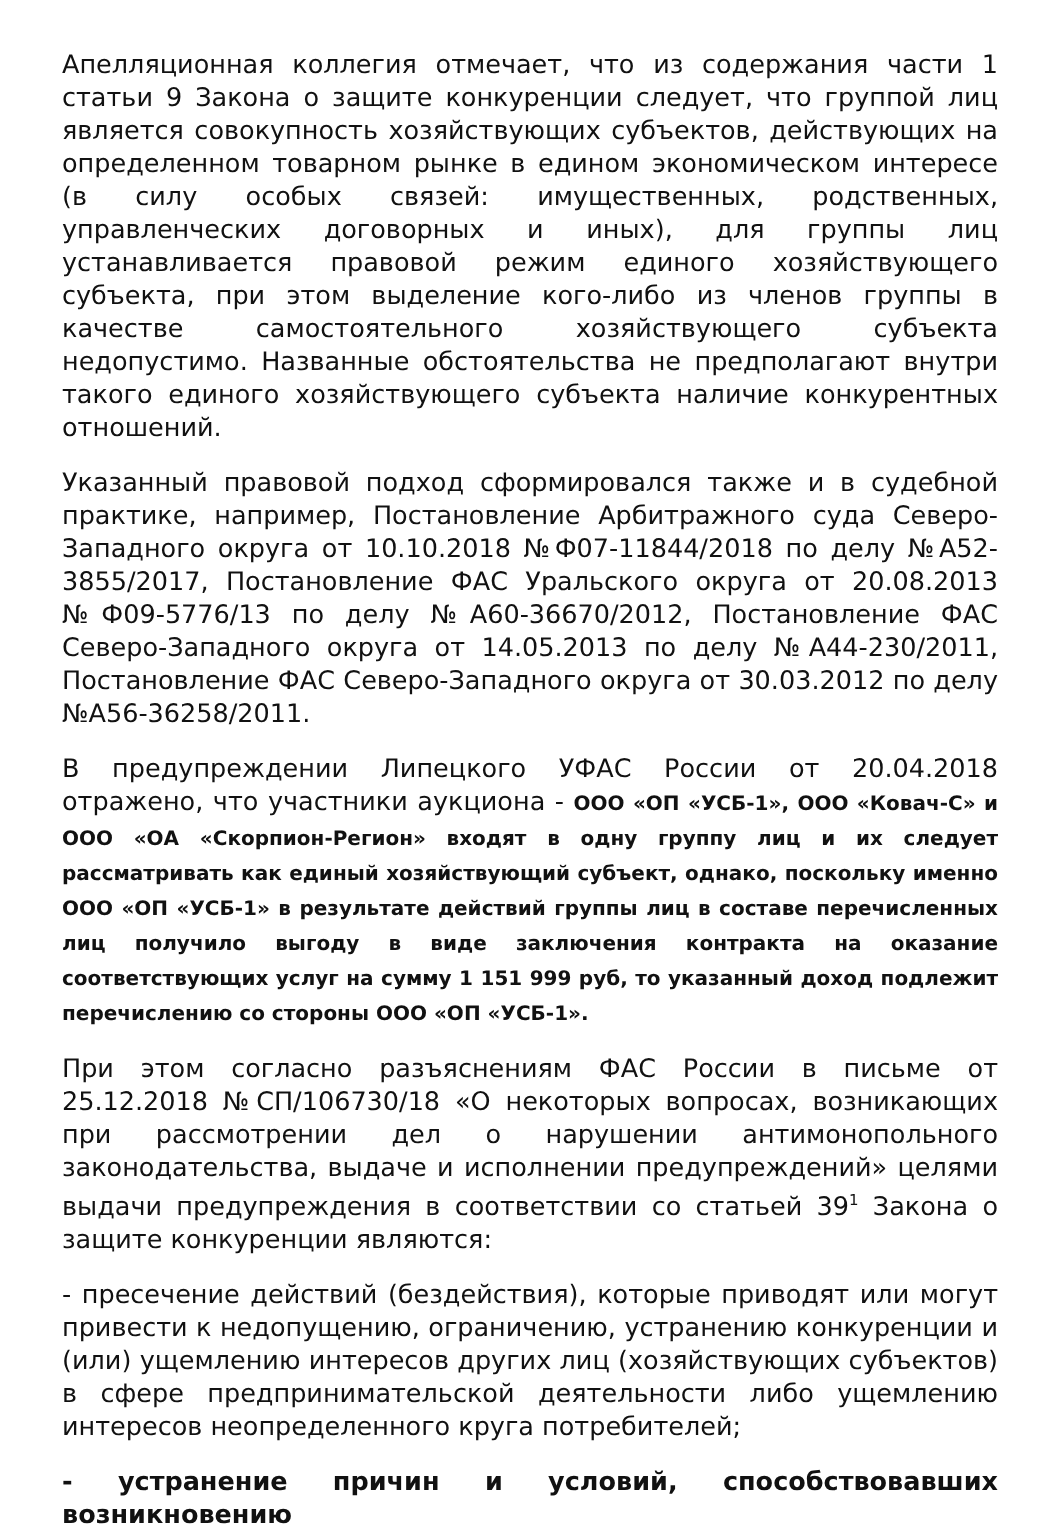Апелляционная коллегия отмечает, что из содержания части 1 статьи 9 Закона о защите конкуренции следует, что группой лиц является совокупность хозяйствующих субъектов, действующих на определенном товарном рынке в едином экономическом интересе (в силу особых связей: имущественных, родственных, управленческих договорных и иных), для группы лиц устанавливается правовой режим единого хозяйствующего субъекта, при этом выделение кого-либо из членов группы в качестве самостоятельного хозяйствующего субъекта недопустимо. Названные обстоятельства не предполагают внутри такого единого хозяйствующего субъекта наличие конкурентных отношений.
Указанный правовой подход сформировался также и в судебной практике, например, Постановление Арбитражного суда Северо-Западного округа от 10.10.2018 №Ф07-11844/2018 по делу №А52-3855/2017, Постановление ФАС Уральского округа от 20.08.2013 №Ф09-5776/13 по делу №А60-36670/2012, Постановление ФАС Северо-Западного округа от 14.05.2013 по делу №А44-230/2011, Постановление ФАС Северо-Западного округа от 30.03.2012 по делу №А56-36258/2011.
В предупреждении Липецкого УФАС России от 20.04.2018 отражено, что участники аукциона - ООО «ОП «УСБ-1», ООО «Ковач-С» и ООО «ОА «Скорпион-Регион» входят в одну группу лиц и их следует рассматривать как единый хозяйствующий субъект, однако, поскольку именно ООО «ОП «УСБ-1» в результате действий группы лиц в составе перечисленных лиц получило выгоду в виде заключения контракта на оказание соответствующих услуг на сумму 1 151 999 руб, то указанный доход подлежит перечислению со стороны ООО «ОП «УСБ-1».
При этом согласно разъяснениям ФАС России в письме от 25.12.2018 №СП/106730/18 «О некоторых вопросах, возникающих при рассмотрении дел о нарушении антимонопольного законодательства, выдаче и исполнении предупреждений» целями выдачи предупреждения в соответствии со статьей 39<sup>1</sup> Закона о защите конкуренции являются:
- пресечение действий (бездействия), которые приводят или могут привести к недопущению, ограничению, устранению конкуренции и (или) ущемлению интересов других лиц (хозяйствующих субъектов) в сфере предпринимательской деятельности либо ущемлению интересов неопределенного круга потребителей;
- устранение причин и условий, способствовавших возникновению